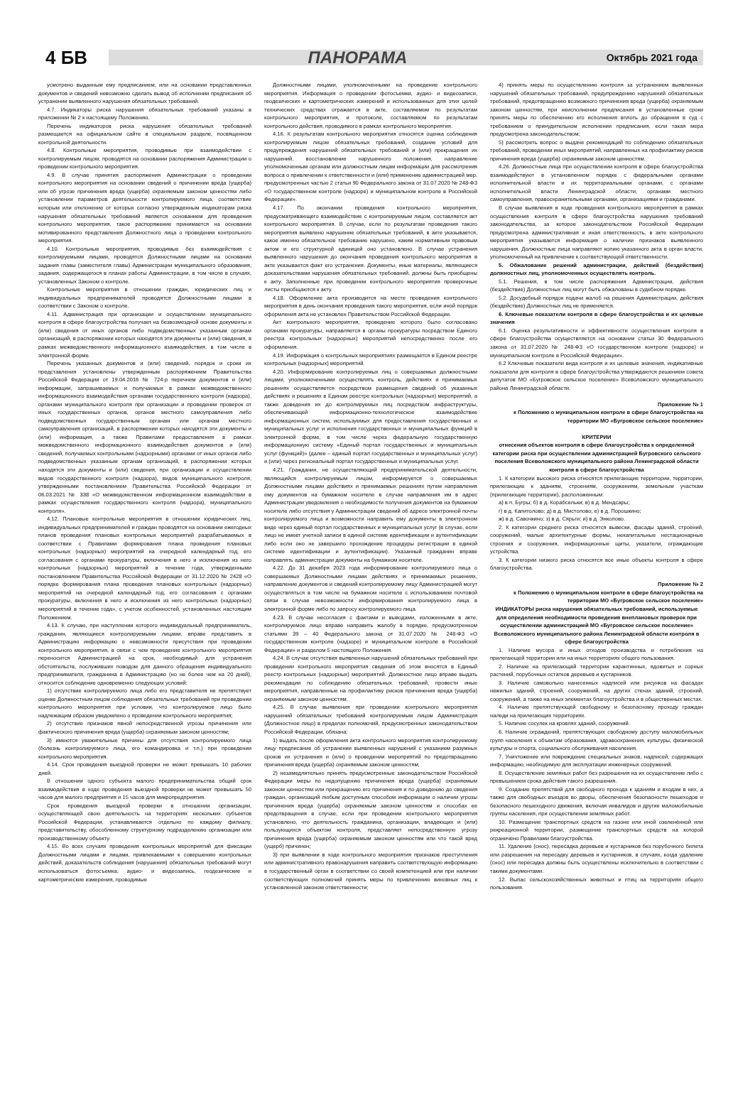4 БВ ПАНОРАМА Октябрь 2021 года
усмотрено выданным ему предписанием, или на основании представленных документов и сведений невозможно сделать вывод об исполнении предписания об устранении выявленного нарушения обязательных требований.
4.7. Индикаторы риска нарушения обязательных требований указаны в приложении № 2 к настоящему Положению.
Перечень индикаторов риска нарушения обязательных требований размещается на официальном сайте в специальном разделе, посвященном контрольной деятельности.
4.8. Контрольные мероприятия, проводимые при взаимодействии с контролируемым лицом, проводятся на основании распоряжения Администрации о проведении контрольного мероприятия.
4.9. В случае принятия распоряжения Администрации о проведении контрольного мероприятия на основании сведений о причинении вреда (ущерба) или об угрозе причинения вреда (ущерба) охраняемым законом ценностям либо установлении параметров деятельности контролируемого лица, соответствие которым или отклонение от которых согласно утвержденным индикаторам риска нарушения обязательных требований является основанием для проведения контрольного мероприятия, такое распоряжение принимается на основании мотивированного представления Должностного лица о проведении контрольного мероприятия.
4.10. Контрольные мероприятия, проводимые без взаимодействия с контролируемыми лицами, проводятся Должностными лицами на основании задания главы (заместителя главы) Администрации муниципального образования, задания, содержащегося в планах работы Администрации, в том числе в случаях, установленных Законом о контроле.
Контрольные мероприятия в отношении граждан, юридических лиц и индивидуальных предпринимателей проводятся Должностными лицами в соответствии с Законом о контроле.
4.11. Администрация при организации и осуществлении муниципального контроля в сфере благоустройства получает на безвозмездной основе документы и (или) сведения от иных органов либо подведомственных указанным органам организаций, в распоряжении которых находятся эти документы и (или) сведения, в рамках межведомственного информационного взаимодействия, в том числе в электронной форме.
Перечень указанных документов и (или) сведений, порядок и сроки их представления установлены утвержденным распоряжением Правительства Российской Федерации от 19.04.2016 № 724-р перечнем документов и (или) информации, запрашиваемых и получаемых в рамках межведомственного информационного взаимодействия органами государственного контроля (надзора), органами муниципального контроля при организации и проведении проверок от иных государственных органов, органов местного самоуправления либо подведомственных государственным органам или органам местного самоуправления организаций, в распоряжении которых находятся эти документы и (или) информация, а также Правилами предоставления в рамках межведомственного информационного взаимодействия документов и (или) сведений, получаемых контрольными (надзорными) органами от иных органов либо подведомственных указанным органам организаций, в распоряжении которых находятся эти документы и (или) сведения, при организации и осуществлении видов государственного контроля (надзора), видов муниципального контроля, утвержденными постановлением Правительства Российской Федерации от 06.03.2021 № 338 «О межведомственном информационном взаимодействии в рамках осуществления государственного контроля (надзора), муниципального контроля».
4.12. Плановые контрольные мероприятия в отношении юридических лиц, индивидуальных предпринимателей и граждан проводятся на основании ежегодных планов проведения плановых контрольных мероприятий разрабатываемых в соответствии с Правилами формирования плана проведения плановых контрольных (надзорных) мероприятий на очередной календарный год, его согласования с органами прокуратуры, включения в него и исключения из него контрольных (надзорных) мероприятий в течение года, утвержденными постановлением Правительства Российской Федерации от 31.12.2020 № 2428 «О порядке формирования плана проведения плановых контрольных (надзорных) мероприятий на очередной календарный год, его согласования с органами прокуратуры, включения в него и исключения из него контрольных (надзорных) мероприятий в течение года», с учетом особенностей, установленных настоящим Положением.
4.13. К случаю, при наступлении которого индивидуальный предприниматель, гражданин, являющиеся контролируемыми лицами, вправе представить в Администрацию информацию о невозможности присутствия при проведении контрольного мероприятия, в связи с чем проведение контрольного мероприятия переносится Администрацией на срок, необходимый для устранения обстоятельств, послуживших поводом для данного обращения индивидуального предпринимателя, гражданина в Администрацию (но не более чем на 20 дней), относится соблюдение одновременно следующих условий:
1) отсутствие контролируемого лица либо его представителя не препятствует оценке Должностным лицом соблюдения обязательных требований при проведении контрольного мероприятия при условии, что контролируемое лицо было надлежащим образом уведомлено о проведении контрольного мероприятия;
2) отсутствие признаков явной непосредственной угрозы причинения или фактического причинения вреда (ущерба) охраняемым законом ценностям;
3) имеются уважительные причины для отсутствия контролируемого лица (болезнь контролируемого лица, его командировка и т.п.) при проведении контрольного мероприятия.
4.14. Срок проведения выездной проверки не может превышать 10 рабочих дней.
В отношении одного субъекта малого предпринимательства общий срок взаимодействия в ходе проведения выездной проверки не может превышать 50 часов для малого предприятия и 15 часов для микропредприятия.
Срок проведения выездной проверки в отношении организации, осуществляющей свою деятельность на территориях нескольких субъектов Российской Федерации, устанавливается отдельно по каждому филиалу, представительству, обособленному структурному подразделению организации или производственному объекту.
4.15. Во всех случаях проведения контрольных мероприятий для фиксации Должностными лицами и лицами, привлекаемыми к совершению контрольных действий, доказательств соблюдения (нарушения) обязательных требований могут использоваться фотосъемка, аудио- и видеозапись, геодезические и картометрические измерения, проводимые
Должностными лицами, уполномоченными на проведение контрольного мероприятия. Информация о проведении фотосъемки, аудио- и видеозаписи, геодезических и картометрических измерений и использованных для этих целей технических средствах отражается в акте, составляемом по результатам контрольного мероприятия, и протоколе, составляемом по результатам контрольного действия, проводимого в рамках контрольного мероприятия.
4.16. К результатам контрольного мероприятия относятся оценка соблюдения контролируемым лицом обязательных требований, создание условий для предупреждения нарушений обязательных требований и (или) прекращения их нарушений, восстановление нарушенного положения, направление уполномоченным органам или должностным лицам информации для рассмотрения вопроса о привлечении к ответственности и (или) применение администрацией мер, предусмотренных частью 2 статьи 90 Федерального закона от 31.07.2020 № 248-ФЗ «О государственном контроле (надзоре) и муниципальном контроле в Российской Федерации».
4.17. По окончании проведения контрольного мероприятия, предусматривающего взаимодействие с контролируемым лицом, составляется акт контрольного мероприятия. В случае, если по результатам проведения такого мероприятия выявлено нарушение обязательных требований, в акте указывается, какое именно обязательное требование нарушено, каким нормативным правовым актом и его структурной единицей оно установлено. В случае устранения выявленного нарушения до окончания проведения контрольного мероприятия в акте указывается факт его устранения. Документы, иные материалы, являющиеся доказательствами нарушения обязательных требований, должны быть приобщены к акту. Заполненные при проведении контрольного мероприятия проверочные листы приобщаются к акту.
4.18. Оформление акта производится на месте проведения контрольного мероприятия в день окончания проведения такого мероприятия, если иной порядок оформления акта не установлен Правительством Российской Федерации.
Акт контрольного мероприятия, проведение которого было согласовано органами прокуратуры, направляется в органы прокуратуры посредством Единого реестра контрольных (надзорных) мероприятий непосредственно после его оформления.
4.19. Информация о контрольных мероприятиях размещается в Едином реестре контрольных (надзорных) мероприятий.
4.20. Информирование контролируемых лиц о совершаемых должностными лицами, уполномоченными осуществлять контроль, действиях и принимаемых решениях осуществляется посредством размещения сведений об указанных действиях и решениях в Едином реестре контрольных (надзорных) мероприятий, а также доведения их до контролируемых лиц посредством инфраструктуры, обеспечивающей информационно-технологическое взаимодействие информационных систем, используемых для предоставления государственных и муниципальных услуг и исполнения государственных и муниципальных функций в электронной форме, в том числе через федеральную государственную информационную систему «Единый портал государственных и муниципальных услуг (функций)» (далее – единый портал государственных и муниципальных услуг) и (или) через региональный портал государственных и муниципальных услуг.
4.21. Гражданин, не осуществляющий предпринимательской деятельности, являющийся контролируемым лицом, информируется о совершаемых Должностными лицами действиях и принимаемых решениях путем направления ему документов на бумажном носителе в случае направления им в адрес Администрации уведомления о необходимости получения документов на бумажном носителе либо отсутствия у Администрации сведений об адресе электронной почты контролируемого лица и возможности направить ему документы в электронном виде через единый портал государственных и муниципальных услуг (в случае, если лицо не имеет учетной записи в единой системе идентификации и аутентификации либо если оно не завершило прохождение процедуры регистрации в единой системе идентификации и аутентификации). Указанный гражданин вправе направлять администрации документы на бумажном носителе.
4.22. До 31 декабря 2023 года информирование контролируемого лица о совершаемых Должностными лицами действиях и принимаемых решениях, направление документов и сведений контролируемому лицу Администрацией могут осуществляться в том числе на бумажном носителе с использованием почтовой связи в случае невозможности информирования контролируемого лица в электронной форме либо по запросу контролируемого лица.
4.23. В случае несогласия с фактами и выводами, изложенными в акте, контролируемое лицо вправе направить жалобу в порядке, предусмотренном статьями 39 – 40 Федерального закона от 31.07.2020 № 248-ФЗ «О государственном контроле (надзоре) и муниципальном контроле в Российской Федерации» и разделом 5 настоящего Положения.
4.24. В случае отсутствия выявленных нарушений обязательных требований при проведении контрольного мероприятия сведения об этом вносятся в Единый реестр контрольных (надзорных) мероприятий. Должностное лицо вправе выдать рекомендации по соблюдению обязательных требований, провести иные мероприятия, направленные на профилактику рисков причинения вреда (ущерба) охраняемым законом ценностям.
4.25. В случае выявления при проведении контрольного мероприятия нарушений обязательных требований контролируемым лицом Администрация (Должностное лицо) в пределах полномочий, предусмотренных законодательством Российской Федерации, обязана:
1) выдать после оформления акта контрольного мероприятия контролируемому лицу предписание об устранении выявленных нарушений с указанием разумных сроков их устранения и (или) о проведении мероприятий по предотвращению причинения вреда (ущерба) охраняемым законом ценностям;
2) незамедлительно принять предусмотренные законодательством Российской Федерации меры по недопущению причинения вреда (ущерба) охраняемым законом ценностям или прекращению его причинения и по доведению до сведения граждан, организаций любым доступным способом информации о наличии угрозы причинения вреда (ущерба) охраняемым законом ценностям и способах ее предотвращения в случае, если при проведении контрольного мероприятия установлено, что деятельность гражданина, организации, владеющих и (или) пользующихся объектом контроля, представляет непосредственную угрозу причинения вреда (ущерба) охраняемым законом ценностям или что такой вред (ущерб) причинен;
3) при выявлении в ходе контрольного мероприятия признаков преступления или административного правонарушения направить соответствующую информацию в государственный орган в соответствии со своей компетенцией или при наличии соответствующих полномочий принять меры по привлечению виновных лиц к установленной законом ответственности;
4) принять меры по осуществлению контроля за устранением выявленных нарушений обязательных требований, предупреждению нарушений обязательных требований, предотвращению возможного причинения вреда (ущерба) охраняемым законом ценностям, при неисполнении предписания в установленные сроки принять меры по обеспечению его исполнения вплоть до обращения в суд с требованием о принудительном исполнении предписания, если такая мера предусмотрена законодательством;
5) рассмотреть вопрос о выдаче рекомендаций по соблюдению обязательных требований, проведении иных мероприятий, направленных на профилактику рисков причинения вреда (ущерба) охраняемым законом ценностям.
4.26. Должностные лица при осуществлении контроля в сфере благоустройства взаимодействуют в установленном порядке с федеральными органами исполнительной власти и их территориальными органами, с органами исполнительной власти Ленинградской области, органами местного самоуправления, правоохранительными органами, организациями и гражданами.
В случае выявления в ходе проведения контрольного мероприятия в рамках осуществления контроля в сфере благоустройства нарушения требований законодательства, за которое законодательством Российской Федерации предусмотрена административная и иная ответственность, в акте контрольного мероприятия указывается информация о наличии признаков выявленного нарушения. Должностные лица направляют копию указанного акта в орган власти, уполномоченный на привлечение к соответствующей ответственности.
5. Обжалование решений администрации, действий (бездействия) должностных лиц, уполномоченных осуществлять контроль.
5.1. Решения, в том числе распоряжения Администрации, действия (бездействие) Должностных лиц могут быть обжалованы в судебном порядке.
5.2. Досудебный порядок подачи жалоб на решения Администрации, действия (бездействие) Должностных лиц не применяется.
6. Ключевые показатели контроля в сфере благоустройства и их целевые значения
6.1. Оценка результативности и эффективности осуществления контроля в сфере благоустройства осуществляется на основании статьи 30 Федерального закона от 31.07.2020 № 248-ФЗ «О государственном контроле (надзоре) и муниципальном контроле в Российской Федерации».
6.2 Ключевые показатели вида контроля и их целевые значения, индикативные показатели для контроля в сфере благоустройства утверждаются решением совета депутатов МО «Бугровское сельское поселение» Всеволожского муниципального района Ленинградской области.
Приложение № 1
к Положению о муниципальном контроле в сфере благоустройства на территории МО «Бугровское сельское поселение»
КРИТЕРИИ
отнесения объектов контроля в сфере благоустройства к определенной категории риска при осуществлении администрацией Бугровского сельского поселения Всеволожского муниципального района Ленинградской области контроля в сфере благоустройства
1. К категории высокого риска относятся прилегающие территории, территории, прилегающие к зданиям, строениям, сооружениям, земельным участкам (прилегающие территории), расположенным:
а) в п. Бугры; б) в д. Корабсельки; в) в д. Мендсары;
г) в д. Капитолово; д) в д. Мистолово; е) в д. Порошкино;
ж) в д. Савочкино; з) в д. Сярьги; и) в д. Энколово.
2. К категории среднего риска относятся вывески, фасады зданий, строений, сооружений, малые архитектурные формы, некапитальные нестационарные строения и сооружения, информационные щиты, указатели, ограждающие устройства.
3. К категории низкого риска относятся все иные объекты контроля в сфере благоустройства.
Приложение № 2
к Положению о муниципальном контроле в сфере благоустройства на территории МО «Бугровское сельское поселение»
ИНДИКАТОРЫ риска нарушения обязательных требований, используемые для определения необходимости проведения внеплановых проверок при осуществлении администрацией МО «Бугровское сельское поселение» Всеволожского муниципального района Ленинградской области контроля в сфере благоустройства
1. Наличие мусора и иных отходов производства и потребления на прилегающей территории или на иных территориях общего пользования.
2. Наличие на прилегающей территории карантинных, ядовитых и сорных растений, порубочных остатков деревьев и кустарников.
3. Наличие самовольно нанесенных надписей или рисунков на фасадах нежилых зданий, строений, сооружений, на других стенах зданий, строений, сооружений, а также на иных элементах благоустройства и в общественных местах.
4. Наличие препятствующей свободному и безопасному проходу граждан наледи на прилегающих территориях.
5. Наличие сосулек на кровлях зданий, сооружений.
6. Наличие ограждений, препятствующих свободному доступу маломобильных групп населения к объектам образования, здравоохранения, культуры, физической культуры и спорта, социального обслуживания населения.
7. Уничтожение или повреждение специальных знаков, надписей, содержащих информацию, необходимую для эксплуатации инженерных сооружений.
8. Осуществление земляных работ без разрешения на их осуществление либо с превышением срока действия такого разрешения.
9. Создание препятствий для свободного прохода к зданиям и входам в них, а также для свободных въездов во дворы, обеспечения безопасности пешеходов и безопасного пешеходного движения, включая инвалидов и другие маломобильные группы населения, при осуществлении земляных работ.
10. Размещение транспортных средств на газоне или иной озеленённой или рекреационной территории, размещение транспортных средств на которой ограничено Правилами благоустройства.
11. Удаление (снос), пересадка деревьев и кустарников без порубочного билета или разрешения на пересадку деревьев и кустарников, в случаях, когда удаление (снос) или пересадка должны быть осуществлены исключительно в соответствии с такими документами.
12. Выпас сельскохозяйственных животных и птиц на территориях общего пользования.